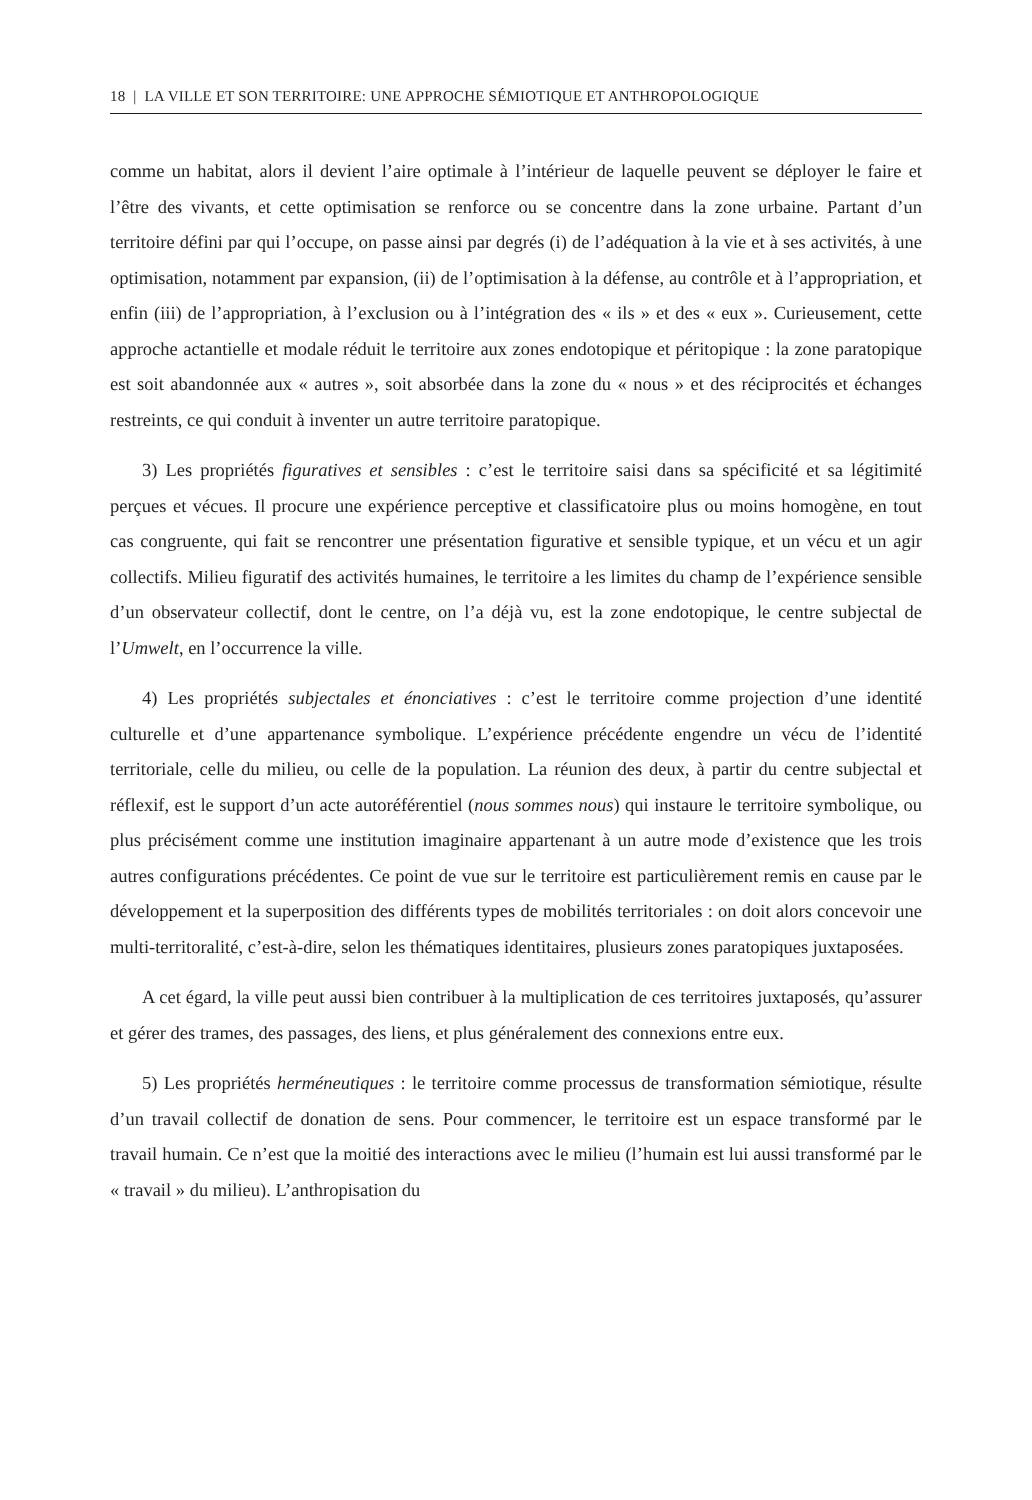18 | LA VILLE ET SON TERRITOIRE: UNE APPROCHE SÉMIOTIQUE ET ANTHROPOLOGIQUE
comme un habitat, alors il devient l’aire optimale à l’intérieur de laquelle peuvent se déployer le faire et l’être des vivants, et cette optimisation se renforce ou se concentre dans la zone urbaine. Partant d’un territoire défini par qui l’occupe, on passe ainsi par degrés (i) de l’adéquation à la vie et à ses activités, à une optimisation, notamment par expansion, (ii) de l’optimisation à la défense, au contrôle et à l’appropriation, et enfin (iii) de l’appropriation, à l’exclusion ou à l’intégration des « ils » et des « eux ». Curieusement, cette approche actantielle et modale réduit le territoire aux zones endotopique et péritopique : la zone paratopique est soit abandonnée aux « autres », soit absorbée dans la zone du « nous » et des réciprocités et échanges restreints, ce qui conduit à inventer un autre territoire paratopique.
3) Les propriétés figuratives et sensibles : c’est le territoire saisi dans sa spécificité et sa légitimité perçues et vécues. Il procure une expérience perceptive et classificatoire plus ou moins homogène, en tout cas congruente, qui fait se rencontrer une présentation figurative et sensible typique, et un vécu et un agir collectifs. Milieu figuratif des activités humaines, le territoire a les limites du champ de l’expérience sensible d’un observateur collectif, dont le centre, on l’a déjà vu, est la zone endotopique, le centre subjectal de l’Umwelt, en l’occurrence la ville.
4) Les propriétés subjectales et énonciatives : c’est le territoire comme projection d’une identité culturelle et d’une appartenance symbolique. L’expérience précédente engendre un vécu de l’identité territoriale, celle du milieu, ou celle de la population. La réunion des deux, à partir du centre subjectal et réflexif, est le support d’un acte autoréférentiel (nous sommes nous) qui instaure le territoire symbolique, ou plus précisément comme une institution imaginaire appartenant à un autre mode d’existence que les trois autres configurations précédentes. Ce point de vue sur le territoire est particulièrement remis en cause par le développement et la superposition des différents types de mobilités territoriales : on doit alors concevoir une multi-territoralité, c’est-à-dire, selon les thématiques identitaires, plusieurs zones paratopiques juxtaposées.
A cet égard, la ville peut aussi bien contribuer à la multiplication de ces territoires juxtaposés, qu’assurer et gérer des trames, des passages, des liens, et plus généralement des connexions entre eux.
5) Les propriétés herméneutiques : le territoire comme processus de transformation sémiotique, résulte d’un travail collectif de donation de sens. Pour commencer, le territoire est un espace transformé par le travail humain. Ce n’est que la moitié des interactions avec le milieu (l’humain est lui aussi transformé par le « travail » du milieu). L’anthropisation du